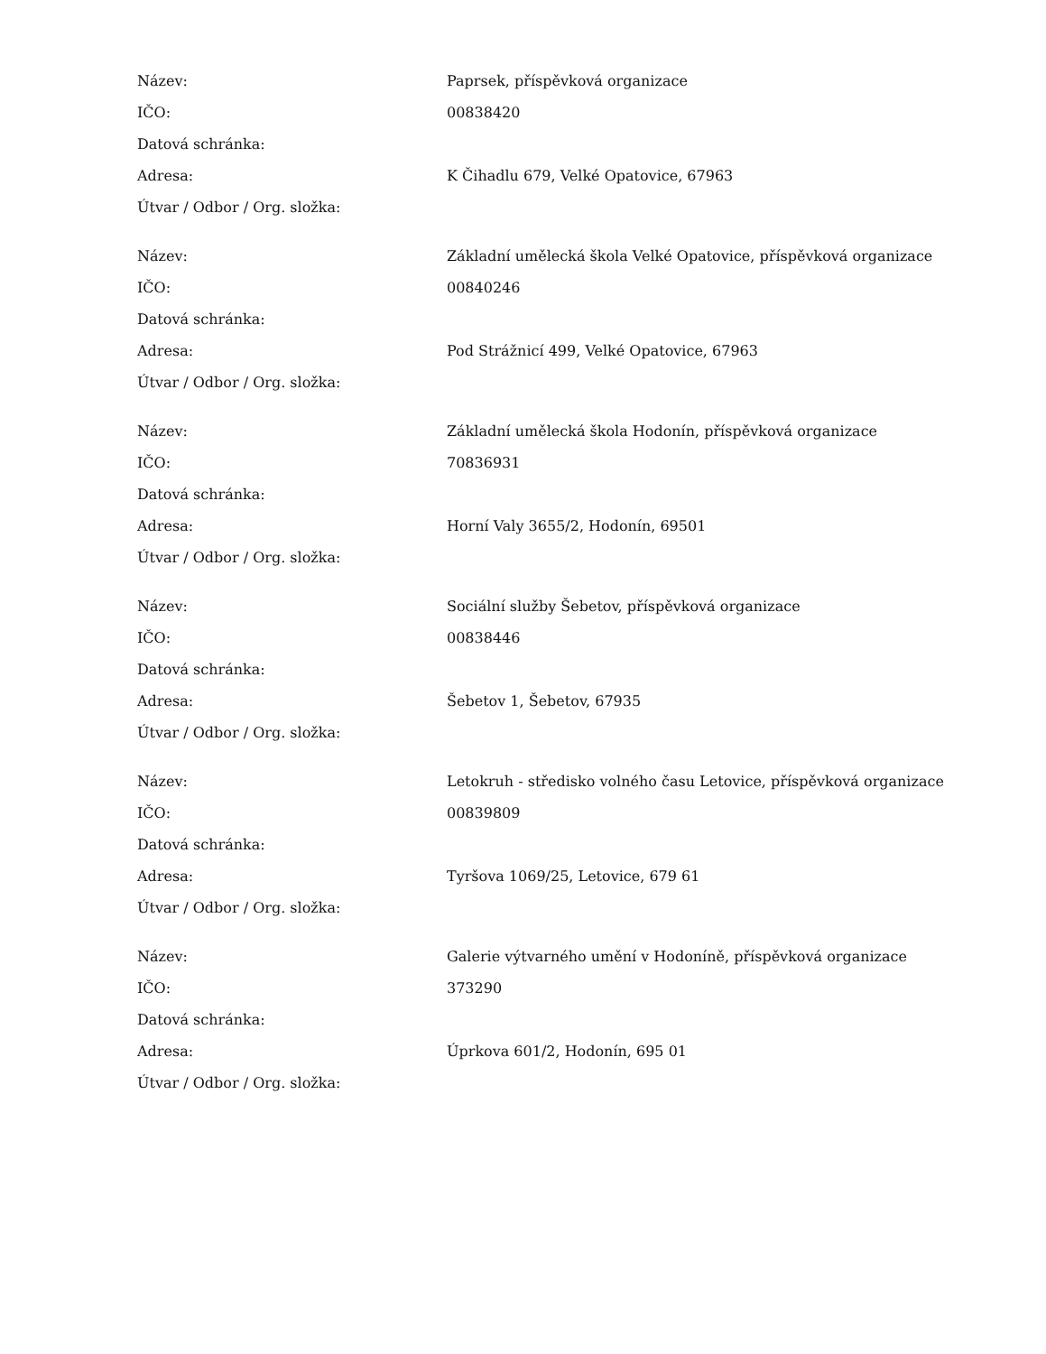| Název: | Paprsek, příspěvková organizace |
| IČO: | 00838420 |
| Datová schránka: | |
| Adresa: | K Čihadlu 679, Velké Opatovice, 67963 |
| Útvar / Odbor / Org. složka: | |
| Název: | Základní umělecká škola Velké Opatovice, příspěvková organizace |
| IČO: | 00840246 |
| Datová schránka: | |
| Adresa: | Pod Strážnicí 499, Velké Opatovice, 67963 |
| Útvar / Odbor / Org. složka: | |
| Název: | Základní umělecká škola Hodonín, příspěvková organizace |
| IČO: | 70836931 |
| Datová schránka: | |
| Adresa: | Horní Valy 3655/2, Hodonín, 69501 |
| Útvar / Odbor / Org. složka: | |
| Název: | Sociální služby Šebetov, příspěvková organizace |
| IČO: | 00838446 |
| Datová schránka: | |
| Adresa: | Šebetov 1, Šebetov, 67935 |
| Útvar / Odbor / Org. složka: | |
| Název: | Letokruh - středisko volného času Letovice, příspěvková organizace |
| IČO: | 00839809 |
| Datová schránka: | |
| Adresa: | Tyršova 1069/25, Letovice, 679 61 |
| Útvar / Odbor / Org. složka: | |
| Název: | Galerie výtvarného umění v Hodoníně, příspěvková organizace |
| IČO: | 373290 |
| Datová schránka: | |
| Adresa: | Úprkova 601/2, Hodonín, 695 01 |
| Útvar / Odbor / Org. složka: | |